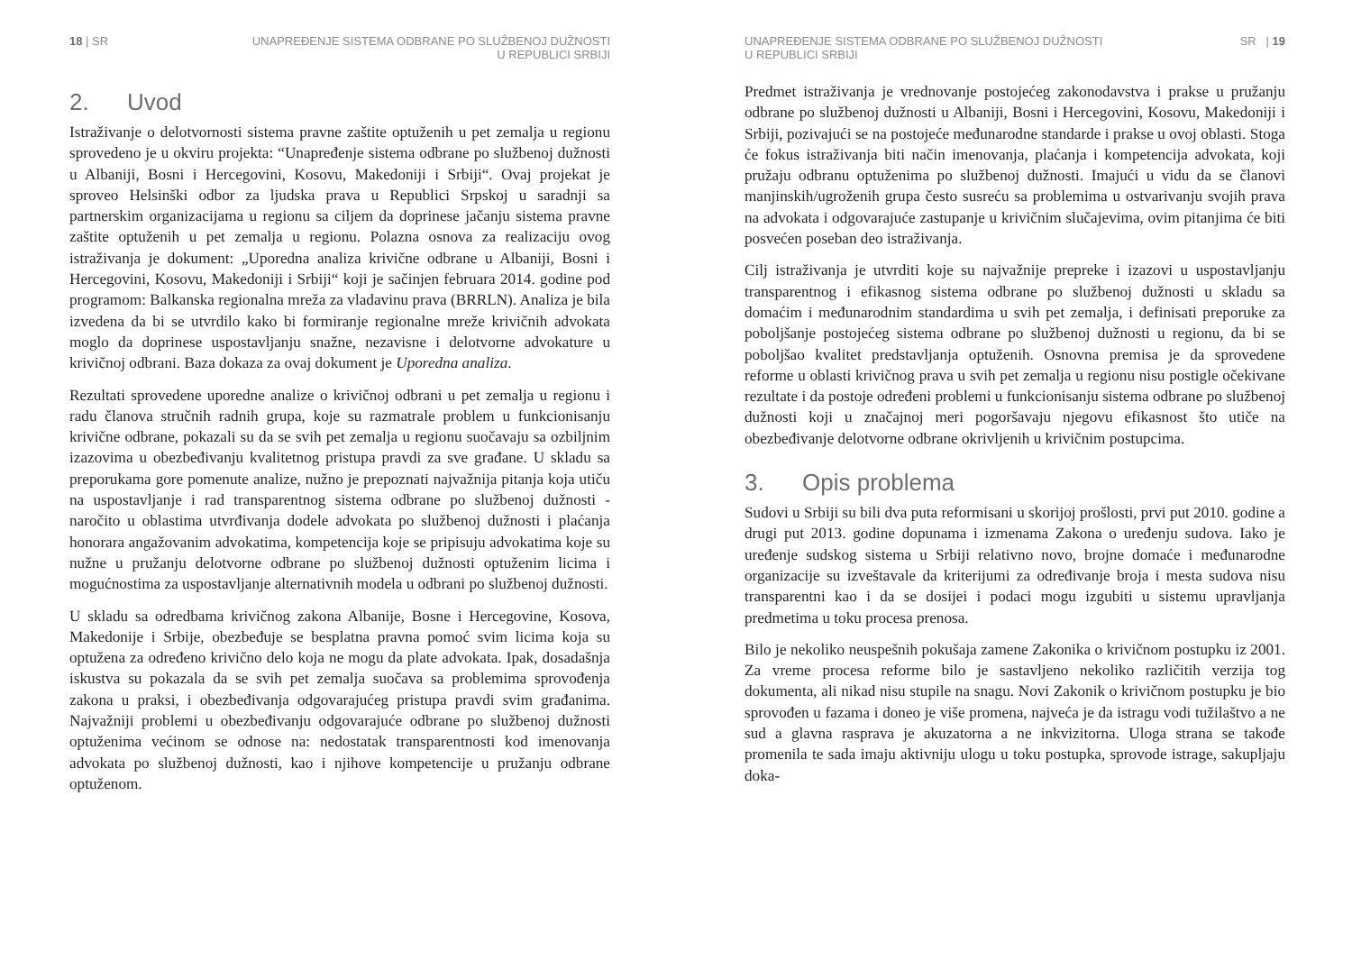18 | SR UNAPREĐENJE SISTEMA ODBRANE PO SLUŽBENOJ DUŽNOSTI
U REPUBLICI SRBIJI
2. Uvod
Istraživanje o delotvornosti sistema pravne zaštite optuženih u pet zemalja u regionu sprovedeno je u okviru projekta: “Unapređenje sistema odbrane po službenoj dužnosti u Albaniji, Bosni i Hercegovini, Kosovu, Makedoniji i Srbiji“. Ovaj projekat je sproveo Helsinški odbor za ljudska prava u Republici Srpskoj u saradnji sa partnerskim organizacijama u regionu sa ciljem da doprinese jačanju sistema pravne zaštite optuženih u pet zemalja u regionu. Polazna osnova za realizaciju ovog istraživanja je dokument: „Uporedna analiza krivične odbrane u Albaniji, Bosni i Hercegovini, Kosovu, Makedoniji i Srbiji“ koji je sačinjen februara 2014. godine pod programom: Balkanska regionalna mreža za vladavinu prava (BRRLN). Analiza je bila izvedena da bi se utvrdilo kako bi formiranje regionalne mreže krivičnih advokata moglo da doprinese uspostavljanju snažne, nezavisne i delotvorne advokature u krivičnoj odbrani. Baza dokaza za ovaj dokument je Uporedna analiza.
Rezultati sprovedene uporedne analize o krivičnoj odbrani u pet zemalja u regionu i radu članova stručnih radnih grupa, koje su razmatrale problem u funkcionisanju krivične odbrane, pokazali su da se svih pet zemalja u regionu suočavaju sa ozbiljnim izazovima u obezbeđivanju kvalitetnog pristupa pravdi za sve građane. U skladu sa preporukama gore pomenute analize, nužno je prepoznati najvažnija pitanja koja utiču na uspostavljanje i rad transparentnog sistema odbrane po službenoj dužnosti - naročito u oblastima utvrđivanja dodele advokata po službenoj dužnosti i plaćanja honorara angažovanim advokatima, kompetencija koje se pripisuju advokatima koje su nužne u pružanju delotvorne odbrane po službenoj dužnosti optuženim licima i mogućnostima za uspostavljanje alternativnih modela u odbrani po službenoj dužnosti.
U skladu sa odredbama krivičnog zakona Albanije, Bosne i Hercegovine, Kosova, Makedonije i Srbije, obezbeđuje se besplatna pravna pomoć svim licima koja su optužena za određeno krivično delo koja ne mogu da plate advokata. Ipak, dosadašnja iskustva su pokazala da se svih pet zemalja suočava sa problemima sprovođenja zakona u praksi, i obezbeđivanja odgovarajućeg pristupa pravdi svim građanima. Najvažniji problemi u obezbeđivanju odgovarajuće odbrane po službenoj dužnosti optuženima većinom se odnose na: nedostatak transparentnosti kod imenovanja advokata po službenoj dužnosti, kao i njihove kompetencije u pružanju odbrane optuženom.
UNAPREĐENJE SISTEMA ODBRANE PO SLUŽBENOJ DUŽNOSTI
U REPUBLICI SRBIJI
SR | 19
Predmet istraživanja je vrednovanje postojećeg zakonodavstva i prakse u pružanju odbrane po službenoj dužnosti u Albaniji, Bosni i Hercegovini, Kosovu, Makedoniji i Srbiji, pozivajući se na postojeće međunarodne standarde i prakse u ovoj oblasti. Stoga će fokus istraživanja biti način imenovanja, plaćanja i kompetencija advokata, koji pružaju odbranu optuženima po službenoj dužnosti. Imajući u vidu da se članovi manjinskih/ugroženih grupa često susreću sa problemima u ostvarivanju svojih prava na advokata i odgovarajuće zastupanje u krivičnim slučajevima, ovim pitanjima će biti posvećen poseban deo istraživanja.
Cilj istraživanja je utvrditi koje su najvažnije prepreke i izazovi u uspostavljanju transparentnog i efikasnog sistema odbrane po službenoj dužnosti u skladu sa domaćim i međunarodnim standardima u svih pet zemalja, i definisati preporuke za poboljšanje postojećeg sistema odbrane po službenoj dužnosti u regionu, da bi se poboljšao kvalitet predstavljanja optuženih. Osnovna premisa je da sprovedene reforme u oblasti krivičnog prava u svih pet zemalja u regionu nisu postigle očekivane rezultate i da postoje određeni problemi u funkcionisanju sistema odbrane po službenoj dužnosti koji u značajnoj meri pogoršavaju njegovu efikasnost što utiče na obezbeđivanje delotvorne odbrane okrivljenih u krivičnim postupcima.
3. Opis problema
Sudovi u Srbiji su bili dva puta reformisani u skorijoj prošlosti, prvi put 2010. godine a drugi put 2013. godine dopunama i izmenama Zakona o uređenju sudova. Iako je uređenje sudskog sistema u Srbiji relativno novo, brojne domaće i međunarodne organizacije su izveštavale da kriterijumi za određivanje broja i mesta sudova nisu transparentni kao i da se dosijei i podaci mogu izgubiti u sistemu upravljanja predmetima u toku procesa prenosa.
Bilo je nekoliko neuspešnih pokušaja zamene Zakonika o krivičnom postupku iz 2001. Za vreme procesa reforme bilo je sastavljeno nekoliko različitih verzija tog dokumenta, ali nikad nisu stupile na snagu. Novi Zakonik o krivičnom postupku je bio sprovođen u fazama i doneo je više promena, najveća je da istragu vodi tužilaštvo a ne sud a glavna rasprava je akuzatorna a ne inkvizitorna. Uloga strana se takođe promenila te sada imaju aktivniju ulogu u toku postupka, sprovode istrage, sakupljaju doka-